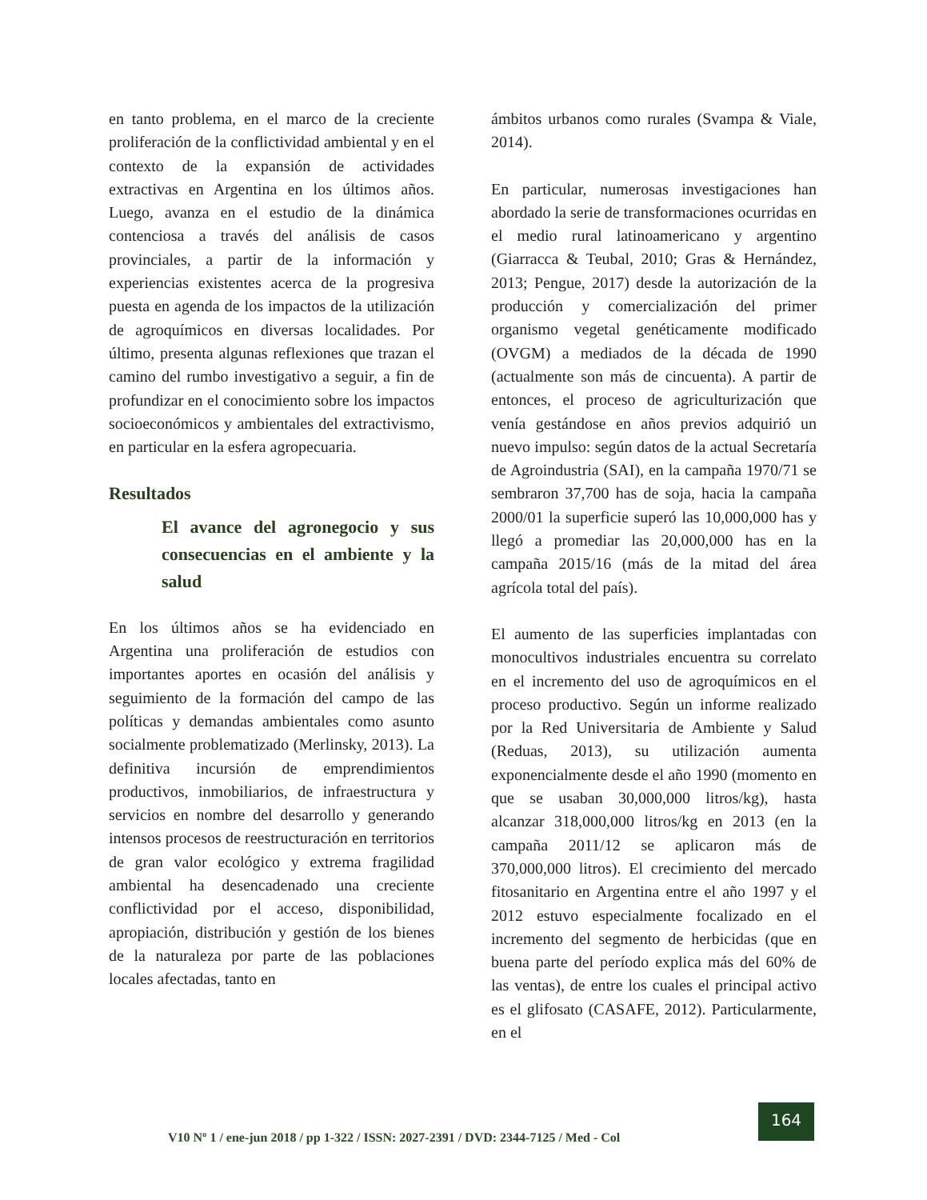en tanto problema, en el marco de la creciente proliferación de la conflictividad ambiental y en el contexto de la expansión de actividades extractivas en Argentina en los últimos años. Luego, avanza en el estudio de la dinámica contenciosa a través del análisis de casos provinciales, a partir de la información y experiencias existentes acerca de la progresiva puesta en agenda de los impactos de la utilización de agroquímicos en diversas localidades. Por último, presenta algunas reflexiones que trazan el camino del rumbo investigativo a seguir, a fin de profundizar en el conocimiento sobre los impactos socioeconómicos y ambientales del extractivismo, en particular en la esfera agropecuaria.
Resultados
El avance del agronegocio y sus consecuencias en el ambiente y la salud
En los últimos años se ha evidenciado en Argentina una proliferación de estudios con importantes aportes en ocasión del análisis y seguimiento de la formación del campo de las políticas y demandas ambientales como asunto socialmente problematizado (Merlinsky, 2013). La definitiva incursión de emprendimientos productivos, inmobiliarios, de infraestructura y servicios en nombre del desarrollo y generando intensos procesos de reestructuración en territorios de gran valor ecológico y extrema fragilidad ambiental ha desencadenado una creciente conflictividad por el acceso, disponibilidad, apropiación, distribución y gestión de los bienes de la naturaleza por parte de las poblaciones locales afectadas, tanto en
ámbitos urbanos como rurales (Svampa & Viale, 2014).
En particular, numerosas investigaciones han abordado la serie de transformaciones ocurridas en el medio rural latinoamericano y argentino (Giarracca & Teubal, 2010; Gras & Hernández, 2013; Pengue, 2017) desde la autorización de la producción y comercialización del primer organismo vegetal genéticamente modificado (OVGM) a mediados de la década de 1990 (actualmente son más de cincuenta). A partir de entonces, el proceso de agriculturización que venía gestándose en años previos adquirió un nuevo impulso: según datos de la actual Secretaría de Agroindustria (SAI), en la campaña 1970/71 se sembraron 37,700 has de soja, hacia la campaña 2000/01 la superficie superó las 10,000,000 has y llegó a promediar las 20,000,000 has en la campaña 2015/16 (más de la mitad del área agrícola total del país).
El aumento de las superficies implantadas con monocultivos industriales encuentra su correlato en el incremento del uso de agroquímicos en el proceso productivo. Según un informe realizado por la Red Universitaria de Ambiente y Salud (Reduas, 2013), su utilización aumenta exponencialmente desde el año 1990 (momento en que se usaban 30,000,000 litros/kg), hasta alcanzar 318,000,000 litros/kg en 2013 (en la campaña 2011/12 se aplicaron más de 370,000,000 litros). El crecimiento del mercado fitosanitario en Argentina entre el año 1997 y el 2012 estuvo especialmente focalizado en el incremento del segmento de herbicidas (que en buena parte del período explica más del 60% de las ventas), de entre los cuales el principal activo es el glifosato (CASAFE, 2012). Particularmente, en el
V10 Nº 1 / ene-jun 2018 / pp 1-322 / ISSN: 2027-2391 / DVD: 2344-7125 / Med - Col
164